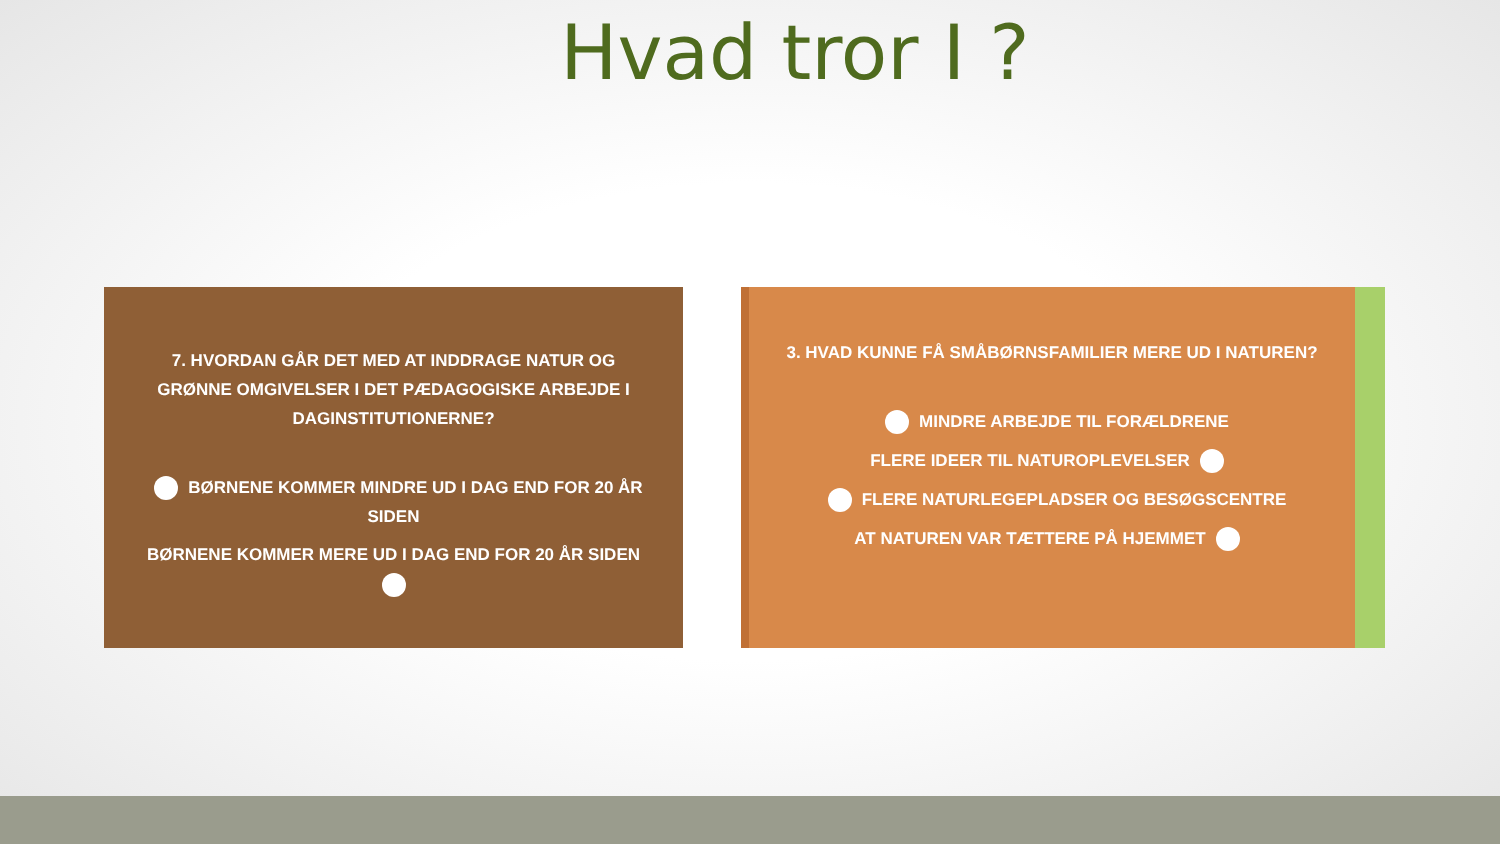Hvad tror I ?
7. HVORDAN GÅR DET MED AT INDDRAGE NATUR OG GRØNNE OMGIVELSER I DET PÆDAGOGISKE ARBEJDE I DAGINSTITUTIONERNE?
BØRNENE KOMMER MINDRE UD I DAG END FOR 20 ÅR SIDEN
BØRNENE KOMMER MERE UD I DAG END FOR 20 ÅR SIDEN
3. HVAD KUNNE FÅ SMÅBØRNSFAMILIER MERE UD I NATUREN?
MINDRE ARBEJDE TIL FORÆLDRENE
FLERE IDEER TIL NATUROPLEVELSER
FLERE NATURLEGEPLADSER OG BESØGSCENTRE
AT NATUREN VAR TÆTTERE PÅ HJEMMET